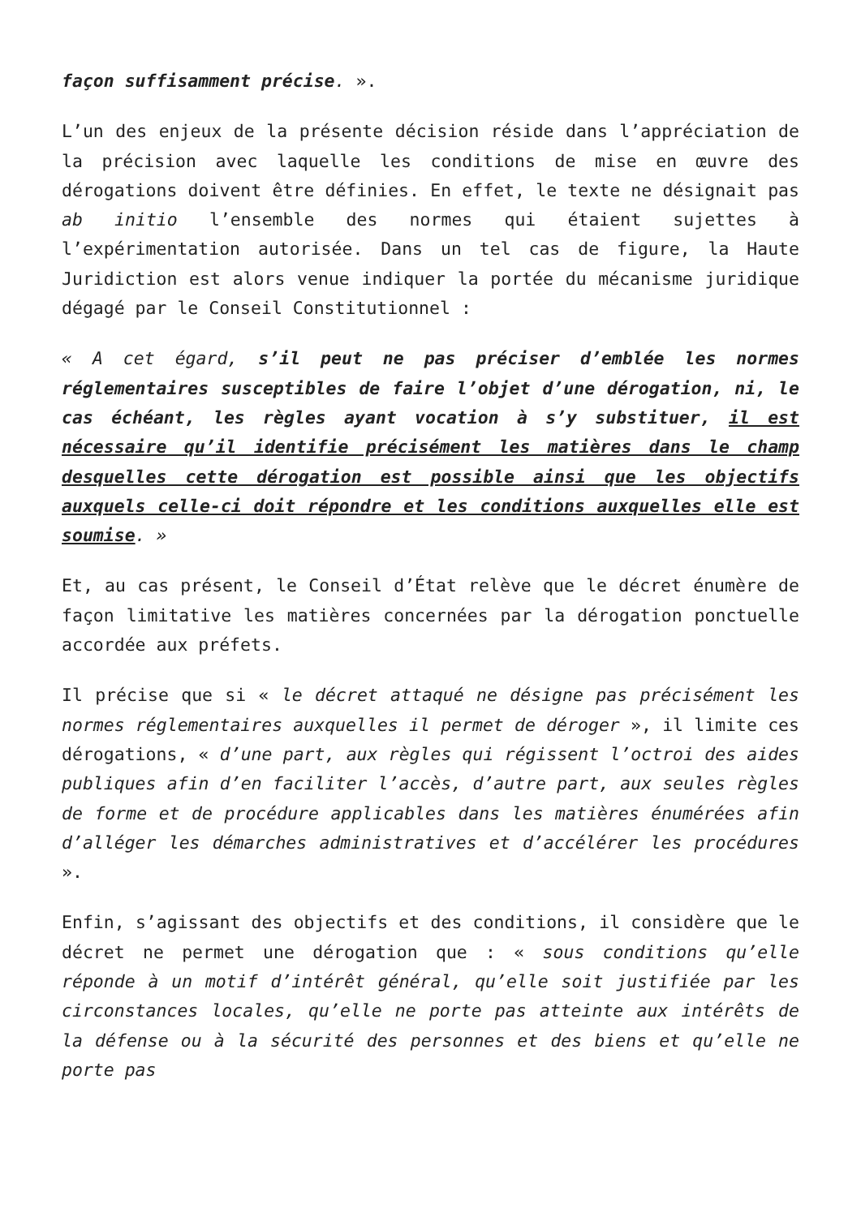façon suffisamment précise. ».
L’un des enjeux de la présente décision réside dans l’appréciation de la précision avec laquelle les conditions de mise en œuvre des dérogations doivent être définies. En effet, le texte ne désignait pas ab initio l’ensemble des normes qui étaient sujettes à l’expérimentation autorisée. Dans un tel cas de figure, la Haute Juridiction est alors venue indiquer la portée du mécanisme juridique dégagé par le Conseil Constitutionnel :
« A cet égard, s’il peut ne pas préciser d’emblée les normes réglementaires susceptibles de faire l’objet d’une dérogation, ni, le cas échéant, les règles ayant vocation à s’y substituer, il est nécessaire qu’il identifie précisément les matières dans le champ desquelles cette dérogation est possible ainsi que les objectifs auxquels celle-ci doit répondre et les conditions auxquelles elle est soumise. »
Et, au cas présent, le Conseil d’État relève que le décret énumère de façon limitative les matières concernées par la dérogation ponctuelle accordée aux préfets.
Il précise que si « le décret attaqué ne désigne pas précisément les normes réglementaires auxquelles il permet de déroger », il limite ces dérogations, « d’une part, aux règles qui régissent l’octroi des aides publiques afin d’en faciliter l’accès, d’autre part, aux seules règles de forme et de procédure applicables dans les matières énumérées afin d’alléger les démarches administratives et d’accélérer les procédures ».
Enfin, s’agissant des objectifs et des conditions, il considère que le décret ne permet une dérogation que : « sous conditions qu’elle réponde à un motif d’intérêt général, qu’elle soit justifiée par les circonstances locales, qu’elle ne porte pas atteinte aux intérêts de la défense ou à la sécurité des personnes et des biens et qu’elle ne porte pas